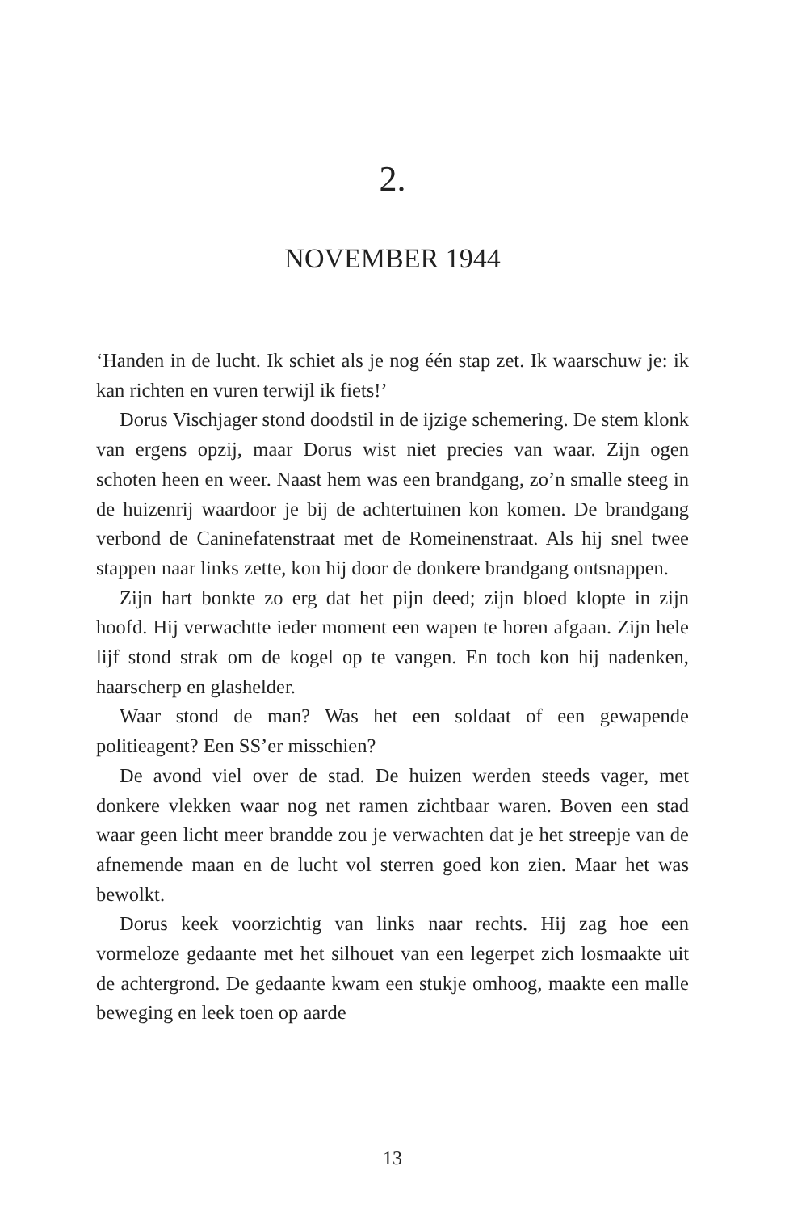2.
NOVEMBER 1944
‘Handen in de lucht. Ik schiet als je nog één stap zet. Ik waarschuw je: ik kan richten en vuren terwijl ik fiets!’
Dorus Vischjager stond doodstil in de ijzige schemering. De stem klonk van ergens opzij, maar Dorus wist niet precies van waar. Zijn ogen schoten heen en weer. Naast hem was een brandgang, zo’n smalle steeg in de huizenrij waardoor je bij de achtertuinen kon komen. De brandgang verbond de Caninefatenstraat met de Romeinenstraat. Als hij snel twee stappen naar links zette, kon hij door de donkere brandgang ontsnappen.
Zijn hart bonkte zo erg dat het pijn deed; zijn bloed klopte in zijn hoofd. Hij verwachtte ieder moment een wapen te horen afgaan. Zijn hele lijf stond strak om de kogel op te vangen. En toch kon hij nadenken, haarscherp en glashelder.
Waar stond de man? Was het een soldaat of een gewapende politieagent? Een SS’er misschien?
De avond viel over de stad. De huizen werden steeds vager, met donkere vlekken waar nog net ramen zichtbaar waren. Boven een stad waar geen licht meer brandde zou je verwachten dat je het streepje van de afnemende maan en de lucht vol sterren goed kon zien. Maar het was bewolkt.
Dorus keek voorzichtig van links naar rechts. Hij zag hoe een vormeloze gedaante met het silhouet van een legerpet zich losmaakte uit de achtergrond. De gedaante kwam een stukje omhoog, maakte een malle beweging en leek toen op aarde
13